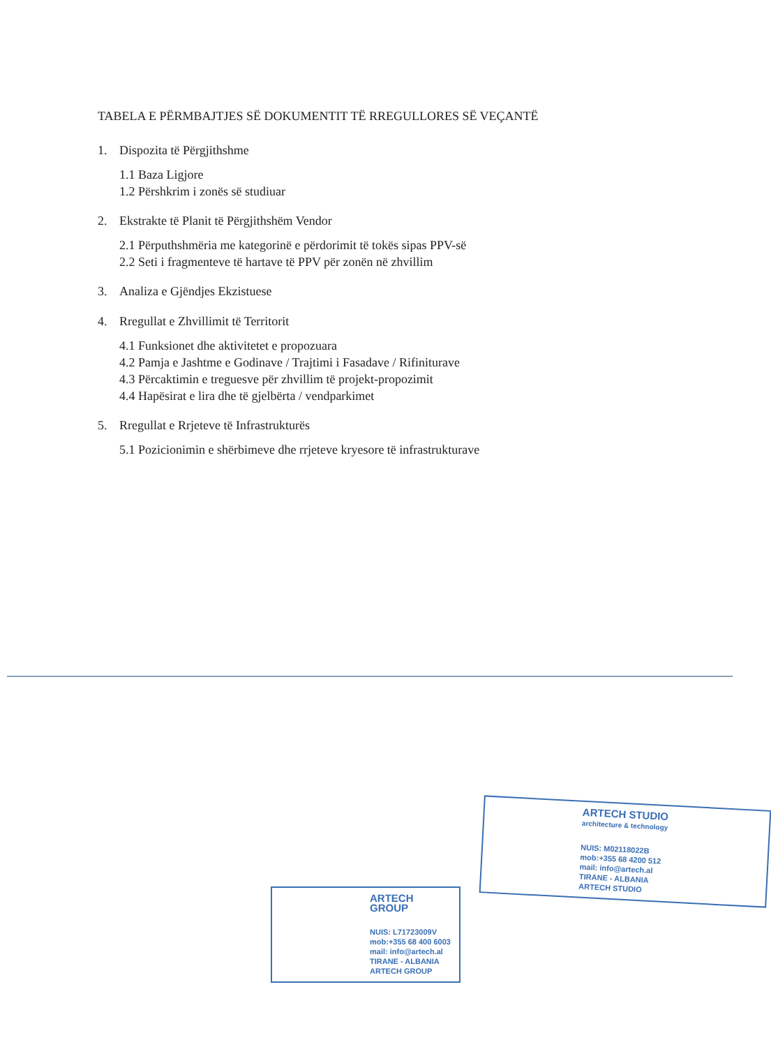TABELA E PËRMBAJTJES SË DOKUMENTIT TË RREGULLORES SË VEÇANTË
1. Dispozita të Përgjithshme
1.1 Baza Ligjore
1.2 Përshkrim i zonës së studiuar
2. Ekstrakte të Planit të Përgjithshëm Vendor
2.1 Përputhshmëria me kategorinë e përdorimit të tokës sipas PPV-së
2.2 Seti i fragmenteve të hartave të PPV për zonën në zhvillim
3. Analiza e Gjëndjes Ekzistuese
4. Rregullat e Zhvillimit të Territorit
4.1 Funksionet dhe aktivitetet e propozuara
4.2 Pamja e Jashtme e Godinave / Trajtimi i Fasadave / Rifiniturave
4.3 Përcaktimin e treguesve për zhvillim të projekt-propozimit
4.4 Hapësirat e lira dhe të gjelbërta / vendparkimet
5. Rregullat e Rrjeteve të Infrastrukturës
5.1 Pozicionimin e shërbimeve dhe rrjeteve kryesore të infrastrukturave
ARTECH STUDIO
architecture & technology
NUIS: M02118022B
mob:+355 68 4200 512
mail: info@artech.al
TIRANE - ALBANIA
ARTECH STUDIO
ARTECH GROUP
NUIS: L71723009V
mob:+355 68 400 6003
mail: info@artech.al
TIRANE - ALBANIA
ARTECH GROUP